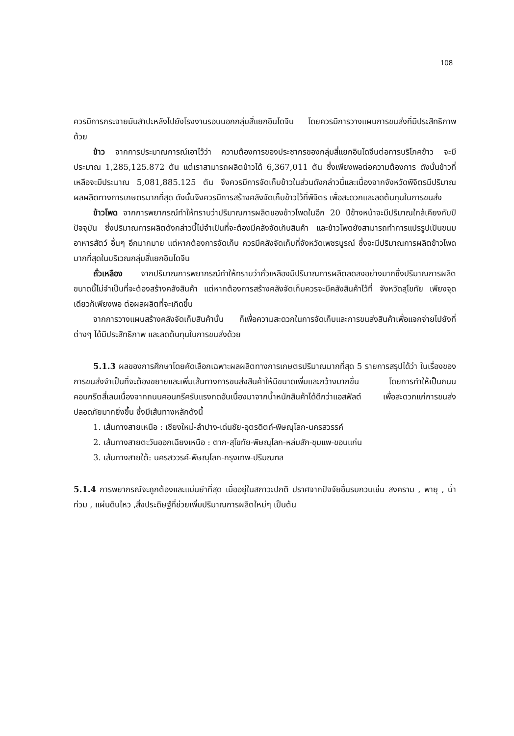108
ควรมีการกระจายมันสำปะหลังไปยังโรงงานรอบนอกกลุ่มสี่แยกอินโดจีน โดยควรมีการวางแผนการขนส่งที่มีประสิทธิภาพด้วย
ข้าว จากการประมาณการณ์เอาไว้ว่า ความต้องการของประชากรของกลุ่มสี่แยกอินโดจีนต่อการบริโภคข้าว จะมีประมาณ 1,285,125.872 ตัน แต่เราสามารถผลิตข้าวได้ 6,367,011 ตัน ซึ่งเพียงพอต่อความต้องการ ดังนั้นข้าวที่เหลือจะมีประมาณ 5,081,885.125 ตัน จึงควรมีการจัดเก็บข้าวในส่วนดังกล่าวนี้และเนื่องจากจังหวัดพิจิตรมีปริมาณผลผลิตทางการเกษตรมากที่สุด ดังนั้นจึงควรมีการสร้างคลังจัดเก็บข้าวไว้ที่พิจิตร เพื่อสะดวกและลดต้นทุนในการขนส่ง
ข้าวโพด จากการพยากรณ์ทำให้ทราบว่าปริมาณการผลิตของข้าวโพดในอีก 20 ปีข้างหน้าจะมีปริมาณใกล้เคียงกับปีปัจจุบัน ซึ่งปริมาณการผลิตดังกล่าวนี้ไม่จำเป็นที่จะต้องมีคลังจัดเก็บสินค้า และข้าวโพดยังสามารถทำการแปรรูปเป็นขนม อาหารสัตว์ อื่นๆ อีกมากมาย แต่หากต้องการจัดเก็บ ควรมีคลังจัดเก็บที่จังหวัดเพชรบูรณ์ ซึ่งจะมีปริมาณการผลิตข้าวโพดมากที่สุดในบริเวณกลุ่มสี่แยกอินโดจีน
ถั่วเหลือง จากปริมาณการพยากรณ์ทำให้ทราบว่าถั่วเหลืองมีปริมาณการผลิตลดลงอย่างมากซึ่งปริมาณการผลิตขนาดนี้ไม่จำเป็นที่จะต้องสร้างคลังสินค้า แต่หากต้องการสร้างคลังจัดเก็บควรจะมีคลังสินค้าไว้ที่ จังหวัดสุโขทัย เพียงจุดเดียวก็เพียงพอ ต่อผลผลิตที่จะเกิดขึ้น
จากการวางแผนสร้างคลังจัดเก็บสินค้านั้น ก็เพื่อความสะดวกในการจัดเก็บและการขนส่งสินค้าเพื่อแจกจ่ายไปยังที่ต่างๆ ได้มีประสิทธิภาพ และลดต้นทุนในการขนส่งด้วย
5.1.3 ผลของการศึกษาโดยคัดเลือกเฉพาะผลผลิตทางการเกษตรปริมาณมากที่สุด 5 รายการสรุปได้ว่า ในเรื่องของการขนส่งจำเป็นที่จะต้องขยายและเพิ่มเส้นทางการขนส่งสินค้าให้มีขนาดเพิ่มและกว้างมากขึ้น โดยการทำให้เป็นถนนคอนกรีตสี่เลนเนื่องจากถนนคอนกรีครับแรงกดอันเนื่องมาจากน้ำหนักสินค้าได้ดีกว่าแอสฟัลต์ เพื่อสะดวกแก่การขนส่งปลอดภัยมากยิ่งขึ้น ซึ่งมีเส้นทางหลักดังนี้
1. เส้นทางสายเหนือ : เชียงใหม่-ลำปาง-เด่นชัย-อุตรดิตถ์-พิษณุโลก-นครสวรรค์
2. เส้นทางสายตะวันออกเฉียงเหนือ : ตาก-สุโขทัย-พิษณุโลก-หล่มสัก-ชุมแพ-ขอนแก่น
3. เส้นทางสายใต้: นครสววรค์-พิษณุโลก-กรุงเทพ-ปริมณฑล
5.1.4 การพยากรณ์จะถูกต้องและแม่นยำที่สุด เมื่ออยู่ในสภาวะปกติ ปราศจากปัจจัยอื่นรบกวนเช่น สงคราม , พายุ , น้ำท่วม , แผ่นดินไหว ,สิ่งประดิษฐ์ที่ช่วยเพิ่มปริมาณการผลิตใหม่ๆ เป็นต้น